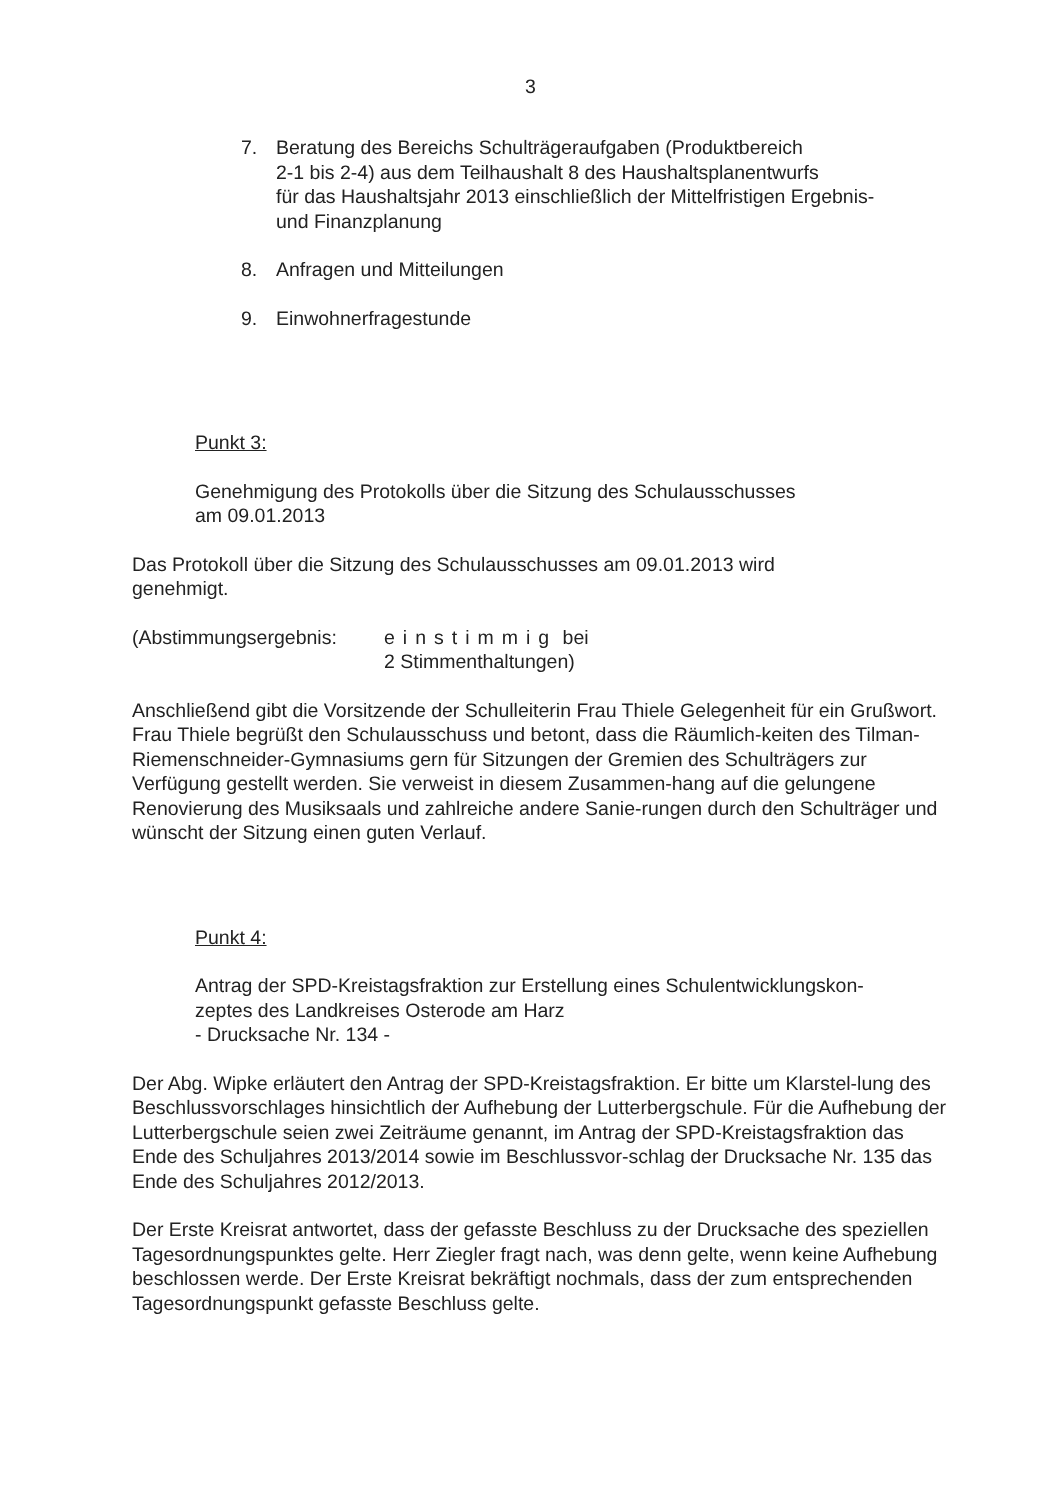3
7. Beratung des Bereichs Schulträgeraufgaben (Produktbereich
2-1 bis 2-4) aus dem Teilhaushalt 8 des Haushaltsplanentwurfs
für das Haushaltsjahr 2013 einschließlich der Mittelfristigen Ergebnis-
und Finanzplanung
8. Anfragen und Mitteilungen
9. Einwohnerfragestunde
Punkt 3:
Genehmigung des Protokolls über die Sitzung des Schulausschusses
am 09.01.2013
Das Protokoll über die Sitzung des Schulausschusses am 09.01.2013 wird
genehmigt.
(Abstimmungsergebnis: einstimmig bei
2 Stimmenthaltungen)
Anschließend gibt die Vorsitzende der Schulleiterin Frau Thiele Gelegenheit für ein Grußwort. Frau Thiele begrüßt den Schulausschuss und betont, dass die Räumlich-keiten des Tilman-Riemenschneider-Gymnasiums gern für Sitzungen der Gremien des Schulträgers zur Verfügung gestellt werden. Sie verweist in diesem Zusammen-hang auf die gelungene Renovierung des Musiksaals und zahlreiche andere Sanie-rungen durch den Schulträger und wünscht der Sitzung einen guten Verlauf.
Punkt 4:
Antrag der SPD-Kreistagsfraktion zur Erstellung eines Schulentwicklungskon-
zeptes des Landkreises Osterode am Harz
- Drucksache Nr. 134 -
Der Abg. Wipke erläutert den Antrag der SPD-Kreistagsfraktion. Er bitte um Klarstel-lung des Beschlussvorschlages hinsichtlich der Aufhebung der Lutterbergschule. Für die Aufhebung der Lutterbergschule seien zwei Zeiträume genannt, im Antrag der SPD-Kreistagsfraktion das Ende des Schuljahres 2013/2014 sowie im Beschlussvor-schlag der Drucksache Nr. 135 das Ende des Schuljahres 2012/2013.
Der Erste Kreisrat antwortet, dass der gefasste Beschluss zu der Drucksache des speziellen Tagesordnungspunktes gelte. Herr Ziegler fragt nach, was denn gelte, wenn keine Aufhebung beschlossen werde. Der Erste Kreisrat bekräftigt nochmals, dass der zum entsprechenden Tagesordnungspunkt gefasste Beschluss gelte.